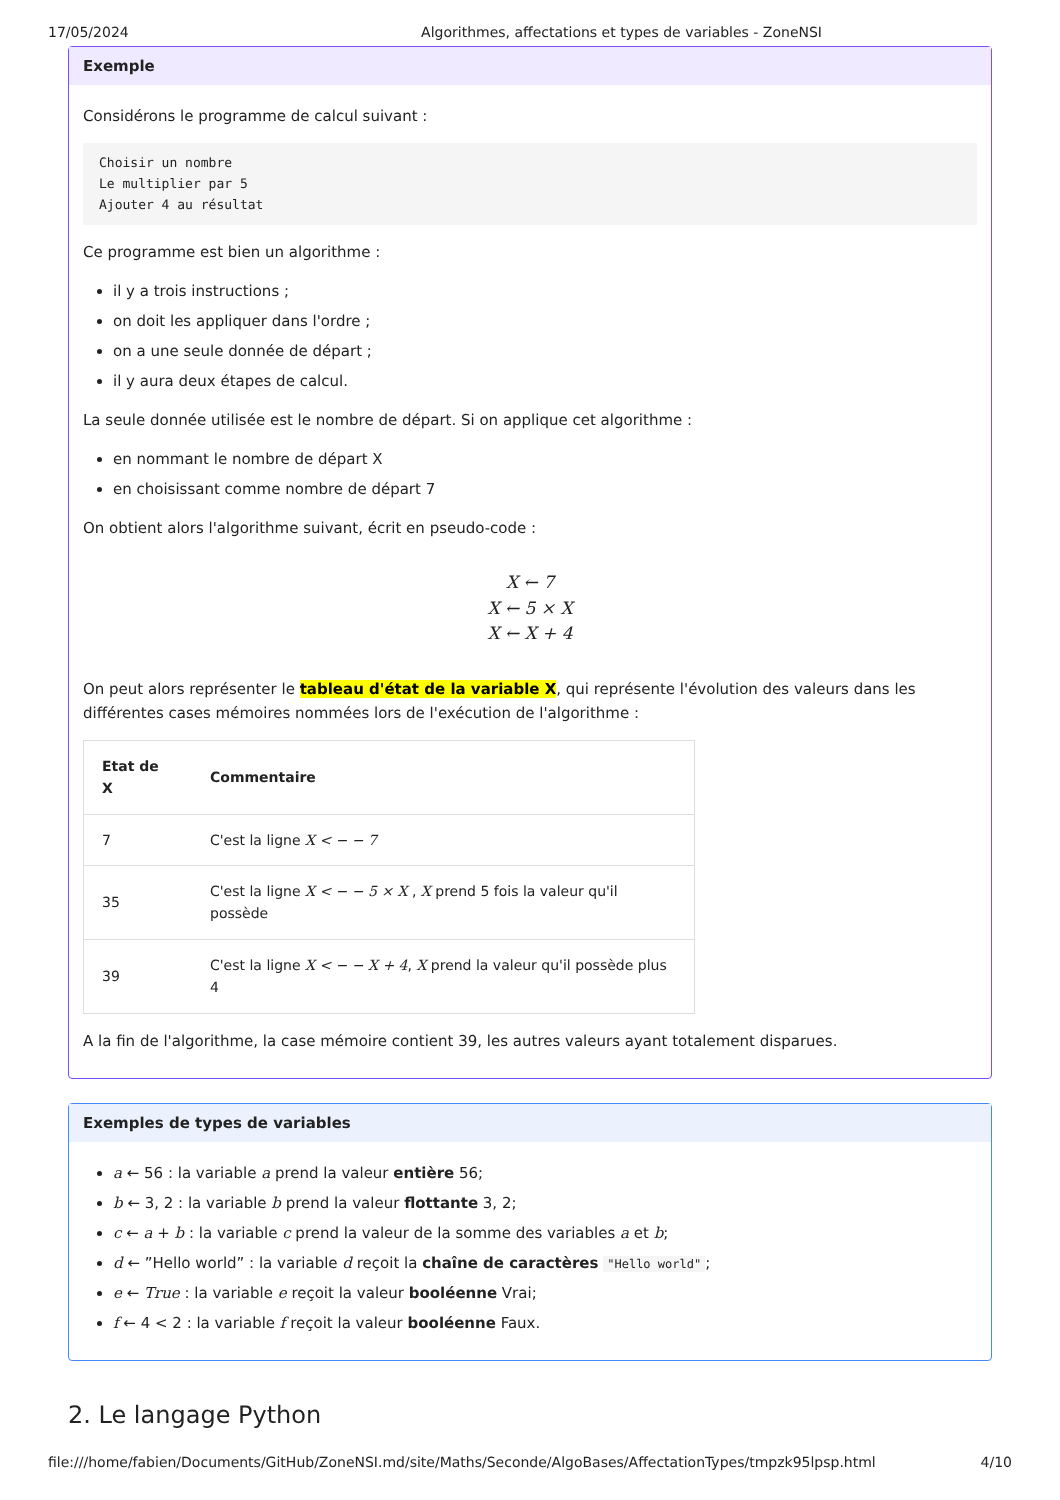17/05/2024 Algorithmes, affectations et types de variables - ZoneNSI
Exemple
Considérons le programme de calcul suivant :
Choisir un nombre
Le multiplier par 5
Ajouter 4 au résultat
Ce programme est bien un algorithme :
il y a trois instructions ;
on doit les appliquer dans l'ordre ;
on a une seule donnée de départ ;
il y aura deux étapes de calcul.
La seule donnée utilisée est le nombre de départ. Si on applique cet algorithme :
en nommant le nombre de départ X
en choisissant comme nombre de départ 7
On obtient alors l'algorithme suivant, écrit en pseudo-code :
X ← 7
X ← 5 × X
X ← X + 4
On peut alors représenter le tableau d'état de la variable X, qui représente l'évolution des valeurs dans les différentes cases mémoires nommées lors de l'exécution de l'algorithme :
| Etat de X | Commentaire |
| --- | --- |
| 7 | C'est la ligne X < − − 7 |
| 35 | C'est la ligne X < − − 5 × X , X prend 5 fois la valeur qu'il possède |
| 39 | C'est la ligne X < − − X + 4 , X prend la valeur qu'il possède plus 4 |
A la fin de l'algorithme, la case mémoire contient 39, les autres valeurs ayant totalement disparues.
Exemples de types de variables
a ← 56 : la variable a prend la valeur entière 56;
b ← 3, 2 : la variable b prend la valeur flottante 3, 2;
c ← a + b : la variable c prend la valeur de la somme des variables a et b;
d ← ”Hello world” : la variable d reçoit la chaîne de caractères "Hello world";
e ← True : la variable e reçoit la valeur booléenne Vrai;
f ← 4 < 2 : la variable f reçoit la valeur booléenne Faux.
2. Le langage Python
file:///home/fabien/Documents/GitHub/ZoneNSI.md/site/Maths/Seconde/AlgoBases/AffectationTypes/tmpzk95lpsp.html 4/10